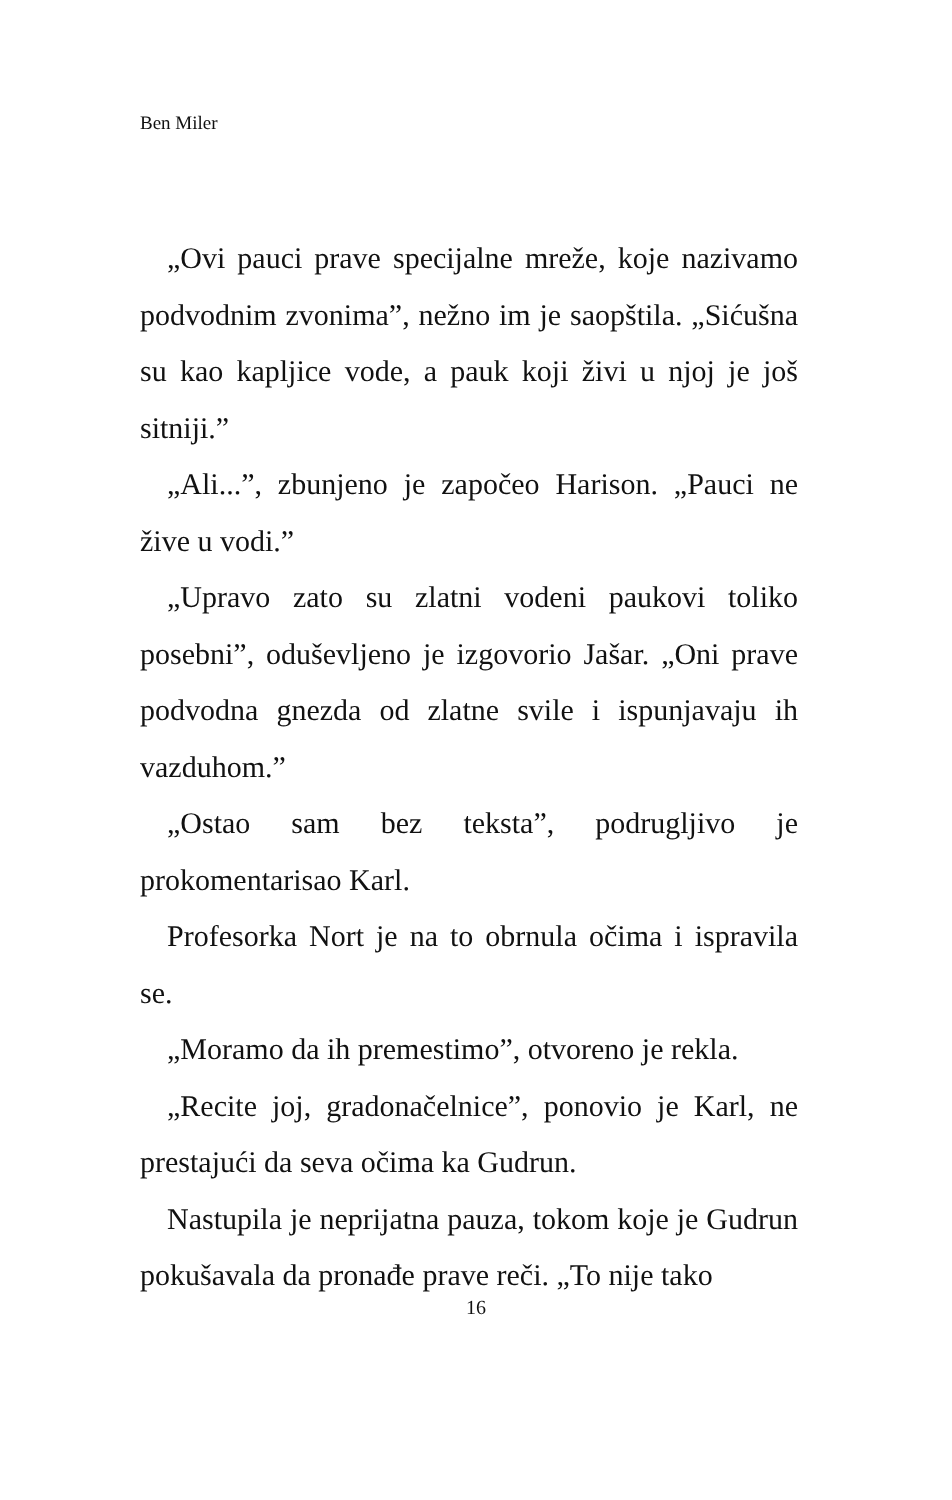Ben Miler
„Ovi pauci prave specijalne mreže, koje nazivamo podvodnim zvonima”, nežno im je saopštila. „Sićušna su kao kapljice vode, a pauk koji živi u njoj je još sitniji.”
„Ali...”, zbunjeno je započeo Harison. „Pauci ne žive u vodi.”
„Upravo zato su zlatni vodeni paukovi toliko posebni”, oduševljeno je izgovorio Jašar. „Oni prave podvodna gnezda od zlatne svile i ispunjavaju ih vazduhom.”
„Ostao sam bez teksta”, podrugljivo je prokomentarisao Karl.
Profesorka Nort je na to obrnula očima i ispravila se.
„Moramo da ih premestimo”, otvoreno je rekla.
„Recite joj, gradonačelnice”, ponovio je Karl, ne prestajući da seva očima ka Gudrun.
Nastupila je neprijatna pauza, tokom koje je Gudrun pokušavala da pronađe prave reči. „To nije tako
16